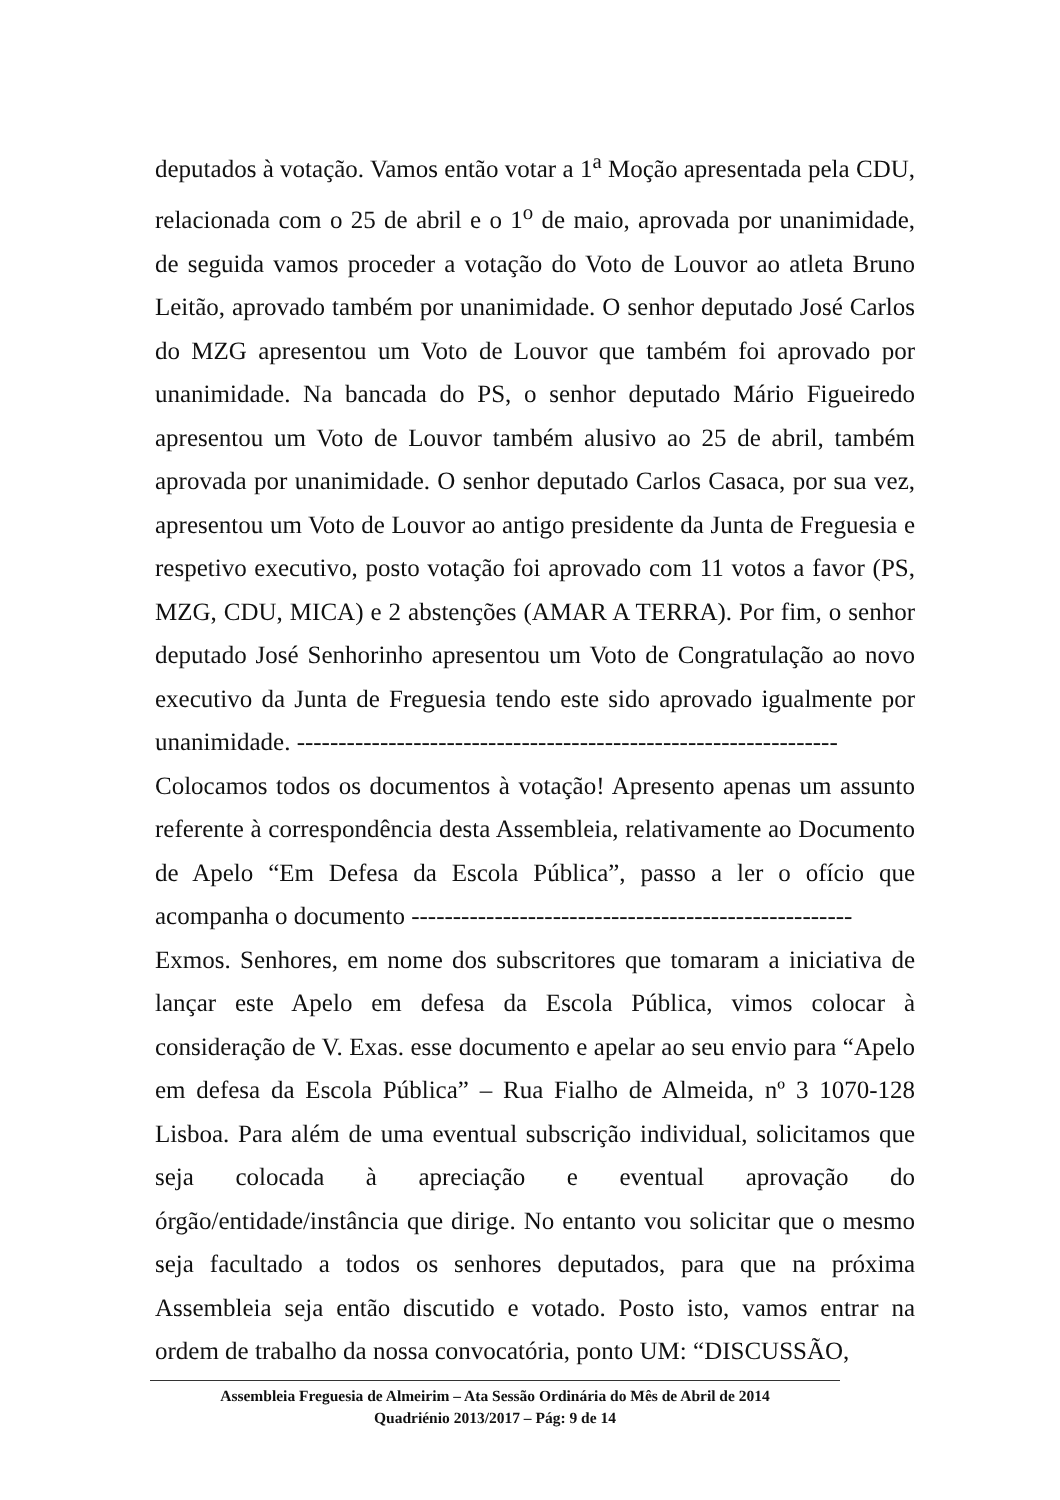deputados à votação. Vamos então votar a 1<sup>a</sup> Moção apresentada pela CDU, relacionada com o 25 de abril e o 1<sup>o</sup> de maio, aprovada por unanimidade, de seguida vamos proceder a votação do Voto de Louvor ao atleta Bruno Leitão, aprovado também por unanimidade. O senhor deputado José Carlos do MZG apresentou um Voto de Louvor que também foi aprovado por unanimidade. Na bancada do PS, o senhor deputado Mário Figueiredo apresentou um Voto de Louvor também alusivo ao 25 de abril, também aprovada por unanimidade. O senhor deputado Carlos Casaca, por sua vez, apresentou um Voto de Louvor ao antigo presidente da Junta de Freguesia e respetivo executivo, posto votação foi aprovado com 11 votos a favor (PS, MZG, CDU, MICA) e 2 abstenções (AMAR A TERRA). Por fim, o senhor deputado José Senhorinho apresentou um Voto de Congratulação ao novo executivo da Junta de Freguesia tendo este sido aprovado igualmente por unanimidade. -----------------------------------------------------------------
Colocamos todos os documentos à votação! Apresento apenas um assunto referente à correspondência desta Assembleia, relativamente ao Documento de Apelo “Em Defesa da Escola Pública”, passo a ler o ofício que acompanha o documento -----------------------------------------------------
Exmos. Senhores, em nome dos subscritores que tomaram a iniciativa de lançar este Apelo em defesa da Escola Pública, vimos colocar à consideração de V. Exas. esse documento e apelar ao seu envio para “Apelo em defesa da Escola Pública” – Rua Fialho de Almeida, nº 3 1070-128 Lisboa. Para além de uma eventual subscrição individual, solicitamos que seja colocada à apreciação e eventual aprovação do órgão/entidade/instância que dirige. No entanto vou solicitar que o mesmo seja facultado a todos os senhores deputados, para que na próxima Assembleia seja então discutido e votado. Posto isto, vamos entrar na ordem de trabalho da nossa convocatória, ponto UM: “DISCUSSÃO,
Assembleia Freguesia de Almeirim – Ata Sessão Ordinária do Mês de Abril de 2014
Quadriénio 2013/2017 – Pág: 9 de 14